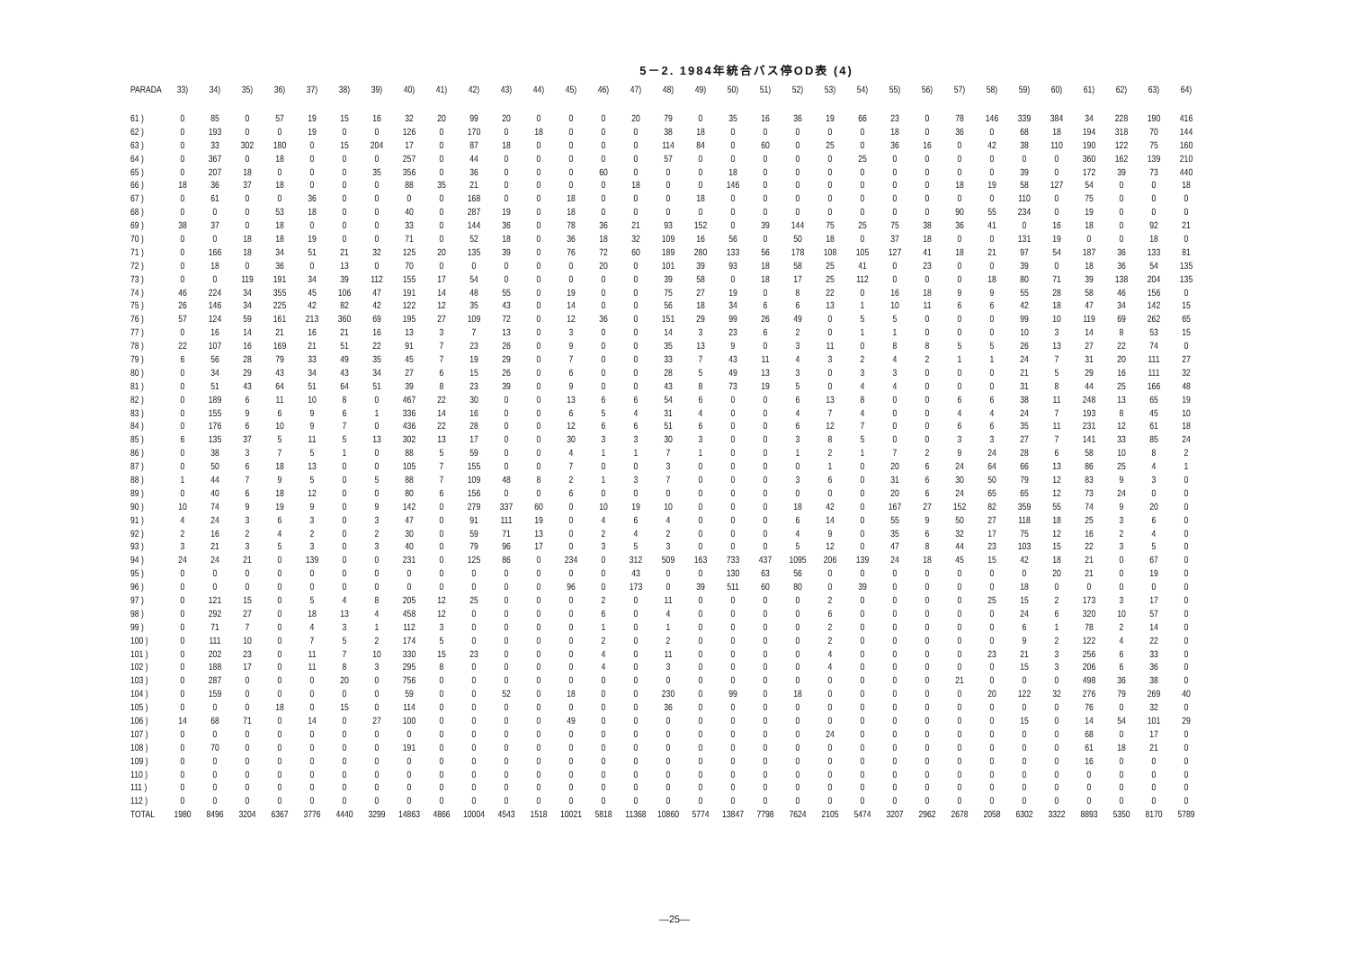5－2. 1984年統合バス停OD表 (4)
| PARADA | 33) | 34) | 35) | 36) | 37) | 38) | 39) | 40) | 41) | 42) | 43) | 44) | 45) | 46) | 47) | 48) | 49) | 50) | 51) | 52) | 53) | 54) | 55) | 56) | 57) | 58) | 59) | 60) | 61) | 62) | 63) | 64) |
| --- | --- | --- | --- | --- | --- | --- | --- | --- | --- | --- | --- | --- | --- | --- | --- | --- | --- | --- | --- | --- | --- | --- | --- | --- | --- | --- | --- | --- | --- | --- | --- | --- |
| 61 ) | 0 | 85 | 0 | 57 | 19 | 15 | 16 | 32 | 20 | 99 | 20 | 0 | 0 | 0 | 20 | 79 | 0 | 35 | 16 | 36 | 19 | 66 | 23 | 0 | 78 | 146 | 339 | 384 | 34 | 228 | 190 | 416 |
| 62 ) | 0 | 193 | 0 | 0 | 19 | 0 | 0 | 126 | 0 | 170 | 0 | 18 | 0 | 0 | 0 | 38 | 18 | 0 | 0 | 0 | 0 | 0 | 18 | 0 | 36 | 0 | 68 | 18 | 194 | 318 | 70 | 144 |
| 63 ) | 0 | 33 | 302 | 180 | 0 | 15 | 204 | 17 | 0 | 87 | 18 | 0 | 0 | 0 | 0 | 114 | 84 | 0 | 60 | 0 | 25 | 0 | 36 | 16 | 0 | 42 | 38 | 110 | 190 | 122 | 75 | 160 |
| 64 ) | 0 | 367 | 0 | 18 | 0 | 0 | 0 | 257 | 0 | 44 | 0 | 0 | 0 | 0 | 0 | 57 | 0 | 0 | 0 | 0 | 0 | 25 | 0 | 0 | 0 | 0 | 0 | 0 | 360 | 162 | 139 | 210 |
| 65 ) | 0 | 207 | 18 | 0 | 0 | 0 | 35 | 356 | 0 | 36 | 0 | 0 | 0 | 60 | 0 | 0 | 0 | 18 | 0 | 0 | 0 | 0 | 0 | 0 | 0 | 0 | 39 | 0 | 172 | 39 | 73 | 440 |
| 66 ) | 18 | 36 | 37 | 18 | 0 | 0 | 0 | 88 | 35 | 21 | 0 | 0 | 0 | 0 | 18 | 0 | 0 | 146 | 0 | 0 | 0 | 0 | 0 | 0 | 18 | 19 | 58 | 127 | 54 | 0 | 0 | 18 |
| 67 ) | 0 | 61 | 0 | 0 | 36 | 0 | 0 | 0 | 0 | 168 | 0 | 0 | 18 | 0 | 0 | 0 | 18 | 0 | 0 | 0 | 0 | 0 | 0 | 0 | 0 | 0 | 110 | 0 | 75 | 0 | 0 | 0 |
| 68 ) | 0 | 0 | 0 | 53 | 18 | 0 | 0 | 40 | 0 | 287 | 19 | 0 | 18 | 0 | 0 | 0 | 0 | 0 | 0 | 0 | 0 | 0 | 0 | 0 | 90 | 55 | 234 | 0 | 19 | 0 | 0 | 0 |
| 69 ) | 38 | 37 | 0 | 18 | 0 | 0 | 0 | 33 | 0 | 144 | 36 | 0 | 78 | 36 | 21 | 93 | 152 | 0 | 39 | 144 | 75 | 25 | 75 | 38 | 36 | 41 | 0 | 16 | 18 | 0 | 92 | 21 |
| 70 ) | 0 | 0 | 18 | 18 | 19 | 0 | 0 | 71 | 0 | 52 | 18 | 0 | 36 | 18 | 32 | 109 | 16 | 56 | 0 | 50 | 18 | 0 | 37 | 18 | 0 | 0 | 131 | 19 | 0 | 0 | 18 | 0 |
| 71 ) | 0 | 166 | 18 | 34 | 51 | 21 | 32 | 125 | 20 | 135 | 39 | 0 | 76 | 72 | 60 | 189 | 280 | 133 | 56 | 178 | 108 | 105 | 127 | 41 | 18 | 21 | 97 | 54 | 187 | 36 | 133 | 81 |
| 72 ) | 0 | 18 | 0 | 36 | 0 | 13 | 0 | 70 | 0 | 0 | 0 | 0 | 0 | 20 | 0 | 101 | 39 | 93 | 18 | 58 | 25 | 41 | 0 | 23 | 0 | 0 | 39 | 0 | 18 | 36 | 54 | 135 |
| 73 ) | 0 | 0 | 119 | 191 | 34 | 39 | 112 | 155 | 17 | 54 | 0 | 0 | 0 | 0 | 0 | 39 | 58 | 0 | 18 | 17 | 25 | 112 | 0 | 0 | 0 | 18 | 80 | 71 | 39 | 138 | 204 | 135 |
| 74 ) | 46 | 224 | 34 | 355 | 45 | 106 | 47 | 191 | 14 | 48 | 55 | 0 | 19 | 0 | 0 | 75 | 27 | 19 | 0 | 8 | 22 | 0 | 16 | 18 | 9 | 9 | 55 | 28 | 58 | 46 | 156 | 0 |
| 75 ) | 26 | 146 | 34 | 225 | 42 | 82 | 42 | 122 | 12 | 35 | 43 | 0 | 14 | 0 | 0 | 56 | 18 | 34 | 6 | 6 | 13 | 1 | 10 | 11 | 6 | 6 | 42 | 18 | 47 | 34 | 142 | 15 |
| 76 ) | 57 | 124 | 59 | 161 | 213 | 360 | 69 | 195 | 27 | 109 | 72 | 0 | 12 | 36 | 0 | 151 | 29 | 99 | 26 | 49 | 0 | 5 | 5 | 0 | 0 | 0 | 99 | 10 | 119 | 69 | 262 | 65 |
| 77 ) | 0 | 16 | 14 | 21 | 16 | 21 | 16 | 13 | 3 | 7 | 13 | 0 | 3 | 0 | 0 | 14 | 3 | 23 | 6 | 2 | 0 | 1 | 1 | 0 | 0 | 0 | 10 | 3 | 14 | 8 | 53 | 15 |
| 78 ) | 22 | 107 | 16 | 169 | 21 | 51 | 22 | 91 | 7 | 23 | 26 | 0 | 9 | 0 | 0 | 35 | 13 | 9 | 0 | 3 | 11 | 0 | 8 | 8 | 5 | 5 | 26 | 13 | 27 | 22 | 74 | 0 |
| 79 ) | 6 | 56 | 28 | 79 | 33 | 49 | 35 | 45 | 7 | 19 | 29 | 0 | 7 | 0 | 0 | 33 | 7 | 43 | 11 | 4 | 3 | 2 | 4 | 2 | 1 | 1 | 24 | 7 | 31 | 20 | 111 | 27 |
| 80 ) | 0 | 34 | 29 | 43 | 34 | 43 | 34 | 27 | 6 | 15 | 26 | 0 | 6 | 0 | 0 | 28 | 5 | 49 | 13 | 3 | 0 | 3 | 3 | 0 | 0 | 0 | 21 | 5 | 29 | 16 | 111 | 32 |
| 81 ) | 0 | 51 | 43 | 64 | 51 | 64 | 51 | 39 | 8 | 23 | 39 | 0 | 9 | 0 | 0 | 43 | 8 | 73 | 19 | 5 | 0 | 4 | 4 | 0 | 0 | 0 | 31 | 8 | 44 | 25 | 166 | 48 |
| 82 ) | 0 | 189 | 6 | 11 | 10 | 8 | 0 | 467 | 22 | 30 | 0 | 0 | 13 | 6 | 6 | 54 | 6 | 0 | 0 | 6 | 13 | 8 | 0 | 0 | 6 | 6 | 38 | 11 | 248 | 13 | 65 | 19 |
| 83 ) | 0 | 155 | 9 | 6 | 9 | 6 | 1 | 336 | 14 | 16 | 0 | 0 | 6 | 5 | 4 | 31 | 4 | 0 | 0 | 4 | 7 | 4 | 0 | 0 | 4 | 4 | 24 | 7 | 193 | 8 | 45 | 10 |
| 84 ) | 0 | 176 | 6 | 10 | 9 | 7 | 0 | 436 | 22 | 28 | 0 | 0 | 12 | 6 | 6 | 51 | 6 | 0 | 0 | 6 | 12 | 7 | 0 | 0 | 6 | 6 | 35 | 11 | 231 | 12 | 61 | 18 |
| 85 ) | 6 | 135 | 37 | 5 | 11 | 5 | 13 | 302 | 13 | 17 | 0 | 0 | 30 | 3 | 3 | 30 | 3 | 0 | 0 | 3 | 8 | 5 | 0 | 0 | 3 | 3 | 27 | 7 | 141 | 33 | 85 | 24 |
| 86 ) | 0 | 38 | 3 | 7 | 5 | 1 | 0 | 88 | 5 | 59 | 0 | 0 | 4 | 1 | 1 | 7 | 1 | 0 | 0 | 1 | 2 | 1 | 7 | 2 | 9 | 24 | 28 | 6 | 58 | 10 | 8 | 2 |
| 87 ) | 0 | 50 | 6 | 18 | 13 | 0 | 0 | 105 | 7 | 155 | 0 | 0 | 7 | 0 | 0 | 3 | 0 | 0 | 0 | 0 | 1 | 0 | 20 | 6 | 24 | 64 | 66 | 13 | 86 | 25 | 4 | 1 |
| 88 ) | 1 | 44 | 7 | 9 | 5 | 0 | 5 | 88 | 7 | 109 | 48 | 8 | 2 | 1 | 3 | 7 | 0 | 0 | 0 | 3 | 6 | 0 | 31 | 6 | 30 | 50 | 79 | 12 | 83 | 9 | 3 | 0 |
| 89 ) | 0 | 40 | 6 | 18 | 12 | 0 | 0 | 80 | 6 | 156 | 0 | 0 | 6 | 0 | 0 | 0 | 0 | 0 | 0 | 0 | 0 | 0 | 20 | 6 | 24 | 65 | 65 | 12 | 73 | 24 | 0 | 0 |
| 90 ) | 10 | 74 | 9 | 19 | 9 | 0 | 9 | 142 | 0 | 279 | 337 | 60 | 0 | 10 | 19 | 10 | 0 | 0 | 0 | 18 | 42 | 0 | 167 | 27 | 152 | 82 | 359 | 55 | 74 | 9 | 20 | 0 |
| 91 ) | 4 | 24 | 3 | 6 | 3 | 0 | 3 | 47 | 0 | 91 | 111 | 19 | 0 | 4 | 6 | 4 | 0 | 0 | 0 | 6 | 14 | 0 | 55 | 9 | 50 | 27 | 118 | 18 | 25 | 3 | 6 | 0 |
| 92 ) | 2 | 16 | 2 | 4 | 2 | 0 | 2 | 30 | 0 | 59 | 71 | 13 | 0 | 2 | 4 | 2 | 0 | 0 | 0 | 4 | 9 | 0 | 35 | 6 | 32 | 17 | 75 | 12 | 16 | 2 | 4 | 0 |
| 93 ) | 3 | 21 | 3 | 5 | 3 | 0 | 3 | 40 | 0 | 79 | 96 | 17 | 0 | 3 | 5 | 3 | 0 | 0 | 0 | 5 | 12 | 0 | 47 | 8 | 44 | 23 | 103 | 15 | 22 | 3 | 5 | 0 |
| 94 ) | 24 | 24 | 21 | 0 | 139 | 0 | 0 | 231 | 0 | 125 | 86 | 0 | 234 | 0 | 312 | 509 | 163 | 733 | 437 | 1095 | 206 | 139 | 24 | 18 | 45 | 15 | 42 | 18 | 21 | 0 | 67 | 0 |
| 95 ) | 0 | 0 | 0 | 0 | 0 | 0 | 0 | 0 | 0 | 0 | 0 | 0 | 0 | 0 | 43 | 0 | 0 | 130 | 63 | 56 | 0 | 0 | 0 | 0 | 0 | 0 | 0 | 20 | 21 | 0 | 19 | 0 |
| 96 ) | 0 | 0 | 0 | 0 | 0 | 0 | 0 | 0 | 0 | 0 | 0 | 0 | 96 | 0 | 173 | 0 | 39 | 511 | 60 | 80 | 0 | 39 | 0 | 0 | 0 | 0 | 18 | 0 | 0 | 0 | 0 | 0 |
| 97 ) | 0 | 121 | 15 | 0 | 5 | 4 | 8 | 205 | 12 | 25 | 0 | 0 | 0 | 2 | 0 | 11 | 0 | 0 | 0 | 0 | 2 | 0 | 0 | 0 | 0 | 25 | 15 | 2 | 173 | 3 | 17 | 0 |
| 98 ) | 0 | 292 | 27 | 0 | 18 | 13 | 4 | 458 | 12 | 0 | 0 | 0 | 0 | 6 | 0 | 4 | 0 | 0 | 0 | 0 | 6 | 0 | 0 | 0 | 0 | 0 | 24 | 6 | 320 | 10 | 57 | 0 |
| 99 ) | 0 | 71 | 7 | 0 | 4 | 3 | 1 | 112 | 3 | 0 | 0 | 0 | 0 | 1 | 0 | 1 | 0 | 0 | 0 | 0 | 2 | 0 | 0 | 0 | 0 | 0 | 6 | 1 | 78 | 2 | 14 | 0 |
| 100 ) | 0 | 111 | 10 | 0 | 7 | 5 | 2 | 174 | 5 | 0 | 0 | 0 | 0 | 2 | 0 | 2 | 0 | 0 | 0 | 0 | 2 | 0 | 0 | 0 | 0 | 0 | 9 | 2 | 122 | 4 | 22 | 0 |
| 101 ) | 0 | 202 | 23 | 0 | 11 | 7 | 10 | 330 | 15 | 23 | 0 | 0 | 0 | 4 | 0 | 11 | 0 | 0 | 0 | 0 | 4 | 0 | 0 | 0 | 0 | 23 | 21 | 3 | 256 | 6 | 33 | 0 |
| 102 ) | 0 | 188 | 17 | 0 | 11 | 8 | 3 | 295 | 8 | 0 | 0 | 0 | 0 | 4 | 0 | 3 | 0 | 0 | 0 | 0 | 4 | 0 | 0 | 0 | 0 | 0 | 15 | 3 | 206 | 6 | 36 | 0 |
| 103 ) | 0 | 287 | 0 | 0 | 0 | 20 | 0 | 756 | 0 | 0 | 0 | 0 | 0 | 0 | 0 | 0 | 0 | 0 | 0 | 0 | 0 | 0 | 0 | 0 | 21 | 0 | 0 | 0 | 498 | 36 | 38 | 0 |
| 104 ) | 0 | 159 | 0 | 0 | 0 | 0 | 0 | 59 | 0 | 0 | 52 | 0 | 18 | 0 | 0 | 230 | 0 | 99 | 0 | 18 | 0 | 0 | 0 | 0 | 0 | 20 | 122 | 32 | 276 | 79 | 269 | 40 |
| 105 ) | 0 | 0 | 0 | 18 | 0 | 15 | 0 | 114 | 0 | 0 | 0 | 0 | 0 | 0 | 0 | 36 | 0 | 0 | 0 | 0 | 0 | 0 | 0 | 0 | 0 | 0 | 0 | 0 | 76 | 0 | 32 | 0 |
| 106 ) | 14 | 68 | 71 | 0 | 14 | 0 | 27 | 100 | 0 | 0 | 0 | 0 | 49 | 0 | 0 | 0 | 0 | 0 | 0 | 0 | 0 | 0 | 0 | 0 | 0 | 0 | 15 | 0 | 14 | 54 | 101 | 29 |
| 107 ) | 0 | 0 | 0 | 0 | 0 | 0 | 0 | 0 | 0 | 0 | 0 | 0 | 0 | 0 | 0 | 0 | 0 | 0 | 0 | 0 | 24 | 0 | 0 | 0 | 0 | 0 | 0 | 0 | 68 | 0 | 17 | 0 |
| 108 ) | 0 | 70 | 0 | 0 | 0 | 0 | 0 | 191 | 0 | 0 | 0 | 0 | 0 | 0 | 0 | 0 | 0 | 0 | 0 | 0 | 0 | 0 | 0 | 0 | 0 | 0 | 0 | 0 | 61 | 18 | 21 | 0 |
| 109 ) | 0 | 0 | 0 | 0 | 0 | 0 | 0 | 0 | 0 | 0 | 0 | 0 | 0 | 0 | 0 | 0 | 0 | 0 | 0 | 0 | 0 | 0 | 0 | 0 | 0 | 0 | 0 | 0 | 16 | 0 | 0 | 0 |
| 110 ) | 0 | 0 | 0 | 0 | 0 | 0 | 0 | 0 | 0 | 0 | 0 | 0 | 0 | 0 | 0 | 0 | 0 | 0 | 0 | 0 | 0 | 0 | 0 | 0 | 0 | 0 | 0 | 0 | 0 | 0 | 0 | 0 |
| 111 ) | 0 | 0 | 0 | 0 | 0 | 0 | 0 | 0 | 0 | 0 | 0 | 0 | 0 | 0 | 0 | 0 | 0 | 0 | 0 | 0 | 0 | 0 | 0 | 0 | 0 | 0 | 0 | 0 | 0 | 0 | 0 | 0 |
| 112 ) | 0 | 0 | 0 | 0 | 0 | 0 | 0 | 0 | 0 | 0 | 0 | 0 | 0 | 0 | 0 | 0 | 0 | 0 | 0 | 0 | 0 | 0 | 0 | 0 | 0 | 0 | 0 | 0 | 0 | 0 | 0 | 0 |
| TOTAL | 1980 | 8496 | 3204 | 6367 | 3776 | 4440 | 3299 | 14863 | 4866 | 10004 | 4543 | 1518 | 10021 | 5818 | 11368 | 10860 | 5774 | 13847 | 7798 | 7624 | 2105 | 5474 | 3207 | 2962 | 2678 | 2058 | 6302 | 3322 | 8893 | 5350 | 8170 | 5789 |
—25—